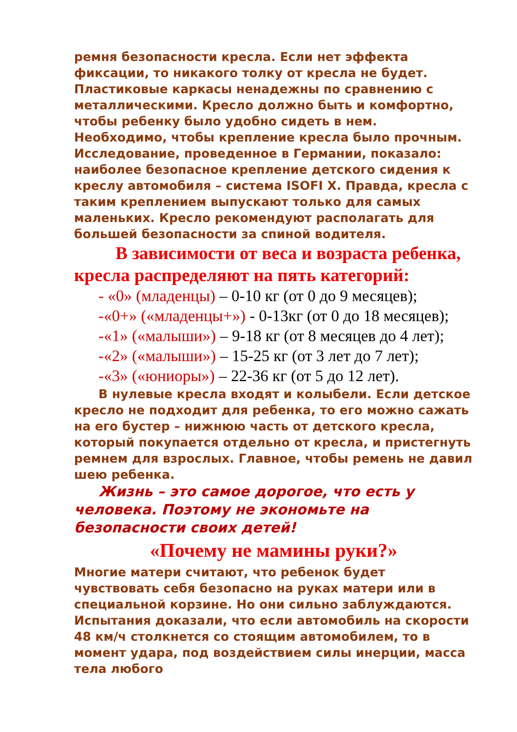ремня безопасности кресла. Если нет эффекта фиксации, то никакого толку от кресла не будет. Пластиковые каркасы ненадежны по сравнению с металлическими. Кресло должно быть и комфортно, чтобы ребенку было удобно сидеть в нем. Необходимо, чтобы крепление кресла было прочным. Исследование, проведенное в Германии, показало: наиболее безопасное крепление детского сидения к креслу автомобиля – система ISOFI X. Правда, кресла с таким креплением выпускают только для самых маленьких. Кресло рекомендуют располагать для большей безопасности за спиной водителя.
В зависимости от веса и возраста ребенка, кресла распределяют на пять категорий:
- «0» (младенцы) – 0-10 кг (от 0 до 9 месяцев);
-«0+» («младенцы+») - 0-13кг (от 0 до 18 месяцев);
-«1» («малыши») – 9-18 кг (от 8 месяцев до 4 лет);
-«2» («малыши») – 15-25 кг (от 3 лет до 7 лет);
-«3» («юниоры») – 22-36 кг (от 5 до 12 лет).
В нулевые кресла входят и колыбели. Если детское кресло не подходит для ребенка, то его можно сажать на его бустер – нижнюю часть от детского кресла, который покупается отдельно от кресла, и пристегнуть ремнем для взрослых. Главное, чтобы ремень не давил шею ребенка.
Жизнь – это самое дорогое, что есть у человека. Поэтому не экономьте на безопасности своих детей!
«Почему не мамины руки?»
Многие матери считают, что ребенок будет чувствовать себя безопасно на руках матери или в специальной корзине. Но они сильно заблуждаются. Испытания доказали, что если автомобиль на скорости 48 км/ч столкнется со стоящим автомобилем, то в момент удара, под воздействием силы инерции, масса тела любого